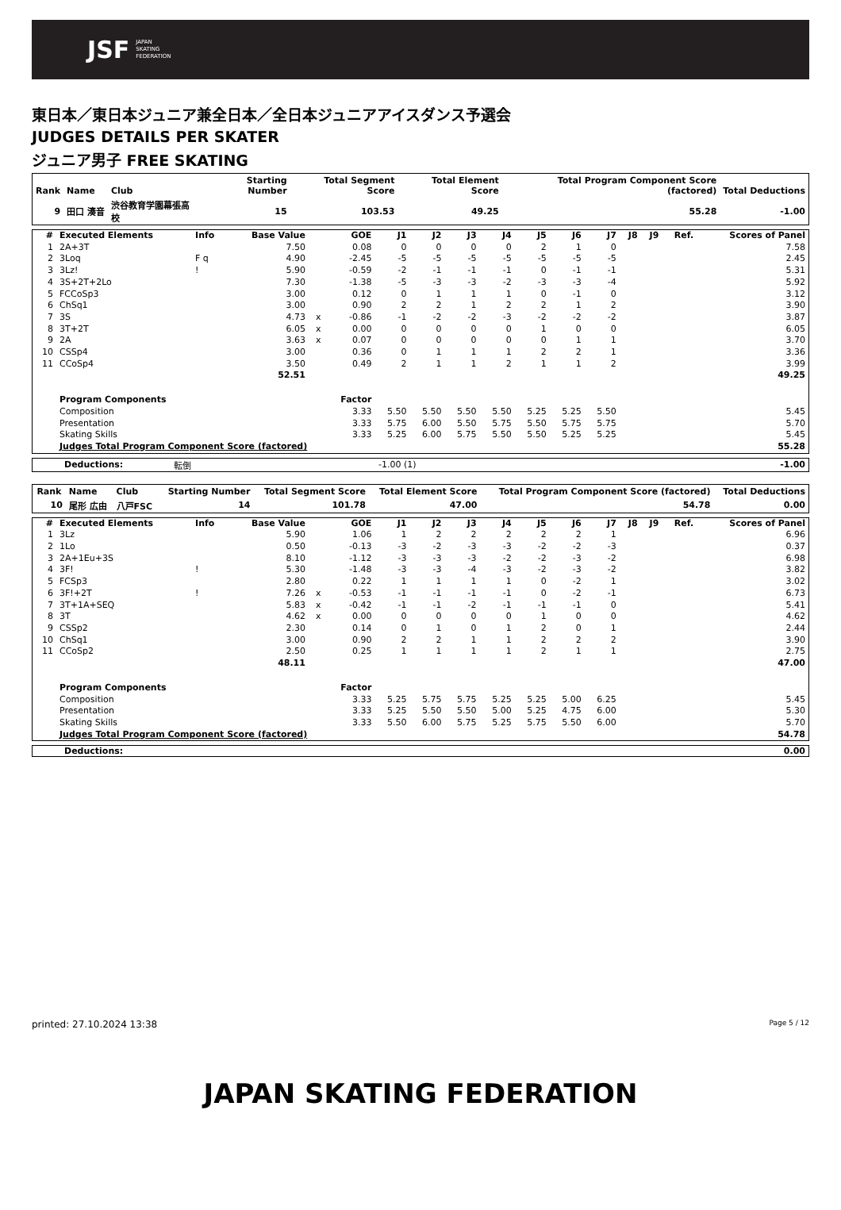JSF JAPAN
SKATING
FEDERATION
東日本／東日本ジュニア兼全日本／全日本ジュニアアイスダンス予選会
JUDGES DETAILS PER SKATER
ジュニア男子 FREE SKATING
| Rank | Name | Club | Starting Number | Total Segment Score | Total Element Score | Total Program Component Score (factored) | Total Deductions |
| --- | --- | --- | --- | --- | --- | --- | --- |
| 9 | 田口 湊音 | 渋谷教育学園幕張高校 | 15 | 103.53 | 49.25 | 55.28 | -1.00 |
| # | Executed Elements | Info | Base Value | | GOE | J1 | J2 | J3 | J4 | J5 | J6 | J7 | J8 | J9 | Ref. | Scores of Panel |
| --- | --- | --- | --- | --- | --- | --- | --- | --- | --- | --- | --- | --- | --- | --- | --- | --- |
| 1 | 2A+3T | | 7.50 | | 0.08 | 0 | 0 | 0 | 0 | 2 | 1 | 0 | | | | 7.58 |
| 2 | 3Loq | F q | 4.90 | | -2.45 | -5 | -5 | -5 | -5 | -5 | -5 | -5 | | | | 2.45 |
| 3 | 3Lz! | ! | 5.90 | | -0.59 | -2 | -1 | -1 | -1 | 0 | -1 | -1 | | | | 5.31 |
| 4 | 3S+2T+2Lo | | 7.30 | | -1.38 | -5 | -3 | -3 | -2 | -3 | -3 | -4 | | | | 5.92 |
| 5 | FCCoSp3 | | 3.00 | | 0.12 | 0 | 1 | 1 | 1 | 0 | -1 | 0 | | | | 3.12 |
| 6 | ChSq1 | | 3.00 | | 0.90 | 2 | 2 | 1 | 2 | 2 | 1 | 2 | | | | 3.90 |
| 7 | 3S | | 4.73 | x | -0.86 | -1 | -2 | -2 | -3 | -2 | -2 | -2 | | | | 3.87 |
| 8 | 3T+2T | | 6.05 | x | 0.00 | 0 | 0 | 0 | 0 | 1 | 0 | 0 | | | | 6.05 |
| 9 | 2A | | 3.63 | x | 0.07 | 0 | 0 | 0 | 0 | 0 | 1 | 1 | | | | 3.70 |
| 10 | CSSp4 | | 3.00 | | 0.36 | 0 | 1 | 1 | 1 | 2 | 2 | 1 | | | | 3.36 |
| 11 | CCoSp4 | | 3.50 | | 0.49 | 2 | 1 | 1 | 2 | 1 | 1 | 2 | | | | 3.99 |
| | | | 52.51 | | | | | | | | | | | | | 49.25 |
| | Program Components | | | | Factor | | | | | | | | | | | |
| | Composition | | | | 3.33 | 5.50 | 5.50 | 5.50 | 5.50 | 5.25 | 5.25 | 5.50 | | | | 5.45 |
| | Presentation | | | | 3.33 | 5.75 | 6.00 | 5.50 | 5.75 | 5.50 | 5.75 | 5.75 | | | | 5.70 |
| | Skating Skills | | | | 3.33 | 5.25 | 6.00 | 5.75 | 5.50 | 5.50 | 5.25 | 5.25 | | | | 5.45 |
| | Judges Total Program Component Score (factored) | | | | | | | | | | | | | | | 55.28 |
| Deductions: | 転倒 | -1.00 (1) | -1.00 |
| Rank | Name | Club | Starting Number | Total Segment Score | Total Element Score | Total Program Component Score (factored) | Total Deductions |
| --- | --- | --- | --- | --- | --- | --- | --- |
| 10 | 尾形 広由 | 八戸FSC | 14 | 101.78 | 47.00 | 54.78 | 0.00 |
| # | Executed Elements | Info | Base Value | | GOE | J1 | J2 | J3 | J4 | J5 | J6 | J7 | J8 | J9 | Ref. | Scores of Panel |
| --- | --- | --- | --- | --- | --- | --- | --- | --- | --- | --- | --- | --- | --- | --- | --- | --- |
| 1 | 3Lz | | 5.90 | | 1.06 | 1 | 2 | 2 | 2 | 2 | 2 | 1 | | | | 6.96 |
| 2 | 1Lo | | 0.50 | | -0.13 | -3 | -2 | -3 | -3 | -2 | -2 | -3 | | | | 0.37 |
| 3 | 2A+1Eu+3S | | 8.10 | | -1.12 | -3 | -3 | -3 | -2 | -2 | -3 | -2 | | | | 6.98 |
| 4 | 3F! | ! | 5.30 | | -1.48 | -3 | -3 | -4 | -3 | -2 | -3 | -2 | | | | 3.82 |
| 5 | FCSp3 | | 2.80 | | 0.22 | 1 | 1 | 1 | 1 | 0 | -2 | 1 | | | | 3.02 |
| 6 | 3F!+2T | ! | 7.26 | x | -0.53 | -1 | -1 | -1 | -1 | 0 | -2 | -1 | | | | 6.73 |
| 7 | 3T+1A+SEQ | | 5.83 | x | -0.42 | -1 | -1 | -2 | -1 | -1 | -1 | 0 | | | | 5.41 |
| 8 | 3T | | 4.62 | x | 0.00 | 0 | 0 | 0 | 0 | 1 | 0 | 0 | | | | 4.62 |
| 9 | CSSp2 | | 2.30 | | 0.14 | 0 | 1 | 0 | 1 | 2 | 0 | 1 | | | | 2.44 |
| 10 | ChSq1 | | 3.00 | | 0.90 | 2 | 2 | 1 | 1 | 2 | 2 | 2 | | | | 3.90 |
| 11 | CCoSp2 | | 2.50 | | 0.25 | 1 | 1 | 1 | 1 | 2 | 1 | 1 | | | | 2.75 |
| | | | 48.11 | | | | | | | | | | | | | 47.00 |
| | Program Components | | | | Factor | | | | | | | | | | | |
| | Composition | | | | 3.33 | 5.25 | 5.75 | 5.75 | 5.25 | 5.25 | 5.00 | 6.25 | | | | 5.45 |
| | Presentation | | | | 3.33 | 5.25 | 5.50 | 5.50 | 5.00 | 5.25 | 4.75 | 6.00 | | | | 5.30 |
| | Skating Skills | | | | 3.33 | 5.50 | 6.00 | 5.75 | 5.25 | 5.75 | 5.50 | 6.00 | | | | 5.70 |
| | Judges Total Program Component Score (factored) | | | | | | | | | | | | | | | 54.78 |
| Deductions: | 0.00 |
printed: 27.10.2024 13:38 Page 5 / 12
JAPAN SKATING FEDERATION